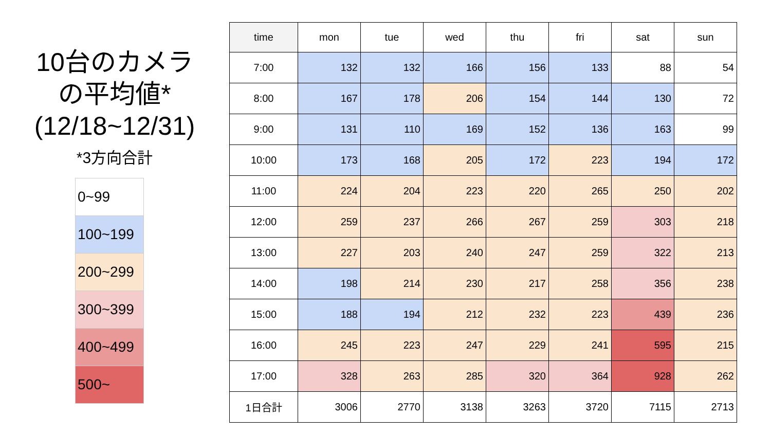10台のカメラ
の平均値*
(12/18~12/31)
*3方向合計
| 0~99 |
| 100~199 |
| 200~299 |
| 300~399 |
| 400~499 |
| 500~ |
| time | mon | tue | wed | thu | fri | sat | sun |
| --- | --- | --- | --- | --- | --- | --- | --- |
| 7:00 | 132 | 132 | 166 | 156 | 133 | 88 | 54 |
| 8:00 | 167 | 178 | 206 | 154 | 144 | 130 | 72 |
| 9:00 | 131 | 110 | 169 | 152 | 136 | 163 | 99 |
| 10:00 | 173 | 168 | 205 | 172 | 223 | 194 | 172 |
| 11:00 | 224 | 204 | 223 | 220 | 265 | 250 | 202 |
| 12:00 | 259 | 237 | 266 | 267 | 259 | 303 | 218 |
| 13:00 | 227 | 203 | 240 | 247 | 259 | 322 | 213 |
| 14:00 | 198 | 214 | 230 | 217 | 258 | 356 | 238 |
| 15:00 | 188 | 194 | 212 | 232 | 223 | 439 | 236 |
| 16:00 | 245 | 223 | 247 | 229 | 241 | 595 | 215 |
| 17:00 | 328 | 263 | 285 | 320 | 364 | 928 | 262 |
| 1日合計 | 3006 | 2770 | 3138 | 3263 | 3720 | 7115 | 2713 |